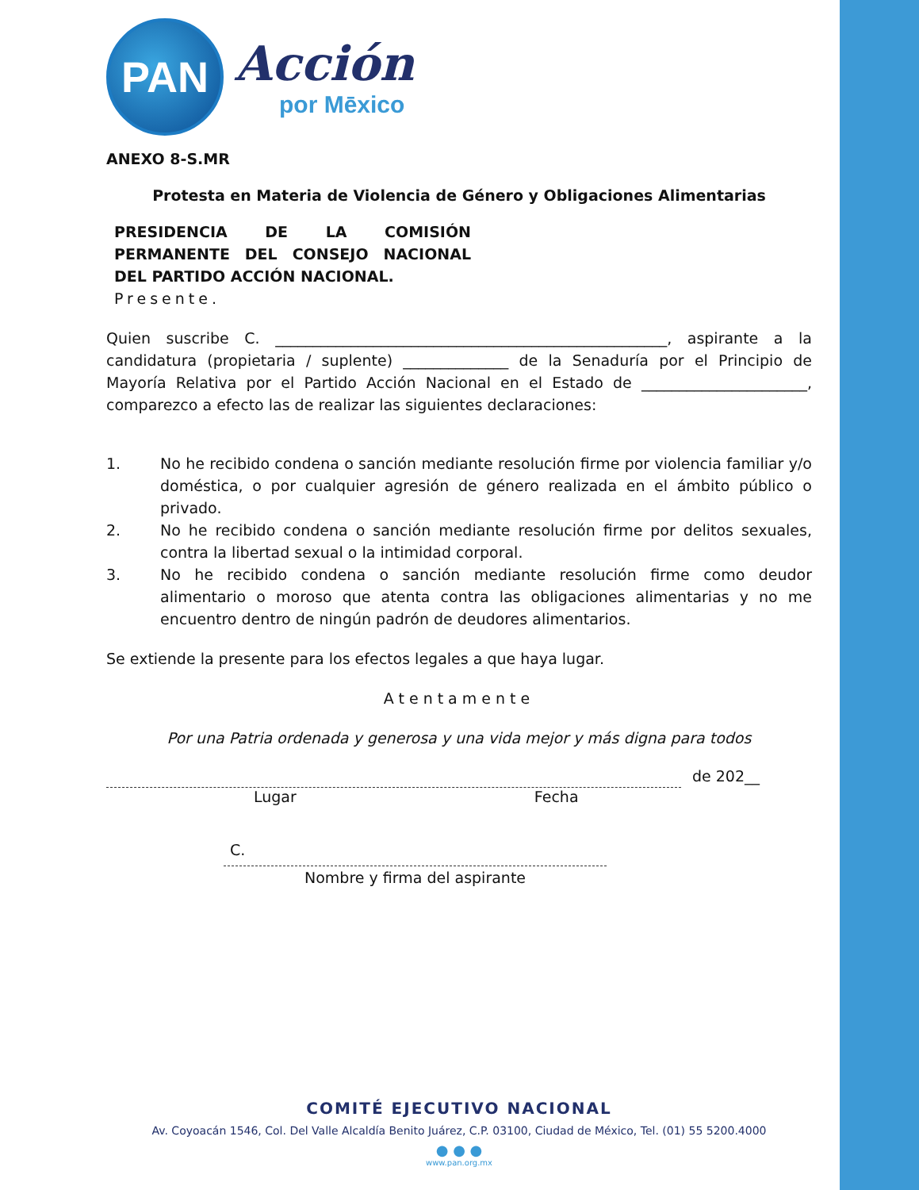PAN
Acción
por Mēxico
ANEXO 8-S.MR
Protesta en Materia de Violencia de Género y Obligaciones Alimentarias
PRESIDENCIA DE LA COMISIÓN PERMANENTE DEL CONSEJO NACIONAL DEL PARTIDO ACCIÓN NACIONAL.
Presente.
Quien suscribe C. ____________________________________________________, aspirante a la candidatura (propietaria / suplente) ______________ de la Senaduría por el Principio de Mayoría Relativa por el Partido Acción Nacional en el Estado de ______________________, comparezco a efecto las de realizar las siguientes declaraciones:
1. No he recibido condena o sanción mediante resolución firme por violencia familiar y/o doméstica, o por cualquier agresión de género realizada en el ámbito público o privado.
2. No he recibido condena o sanción mediante resolución firme por delitos sexuales, contra la libertad sexual o la intimidad corporal.
3. No he recibido condena o sanción mediante resolución firme como deudor alimentario o moroso que atenta contra las obligaciones alimentarias y no me encuentro dentro de ningún padrón de deudores alimentarios.
Se extiende la presente para los efectos legales a que haya lugar.
Atentamente
Por una Patria ordenada y generosa y una vida mejor y más digna para todos
de 202__
Lugar Fecha
C.
Nombre y firma del aspirante
COMITÉ EJECUTIVO NACIONAL
Av. Coyoacán 1546, Col. Del Valle Alcaldía Benito Juárez, C.P. 03100, Ciudad de México, Tel. (01) 55 5200.4000
● ● ●
www.pan.org.mx